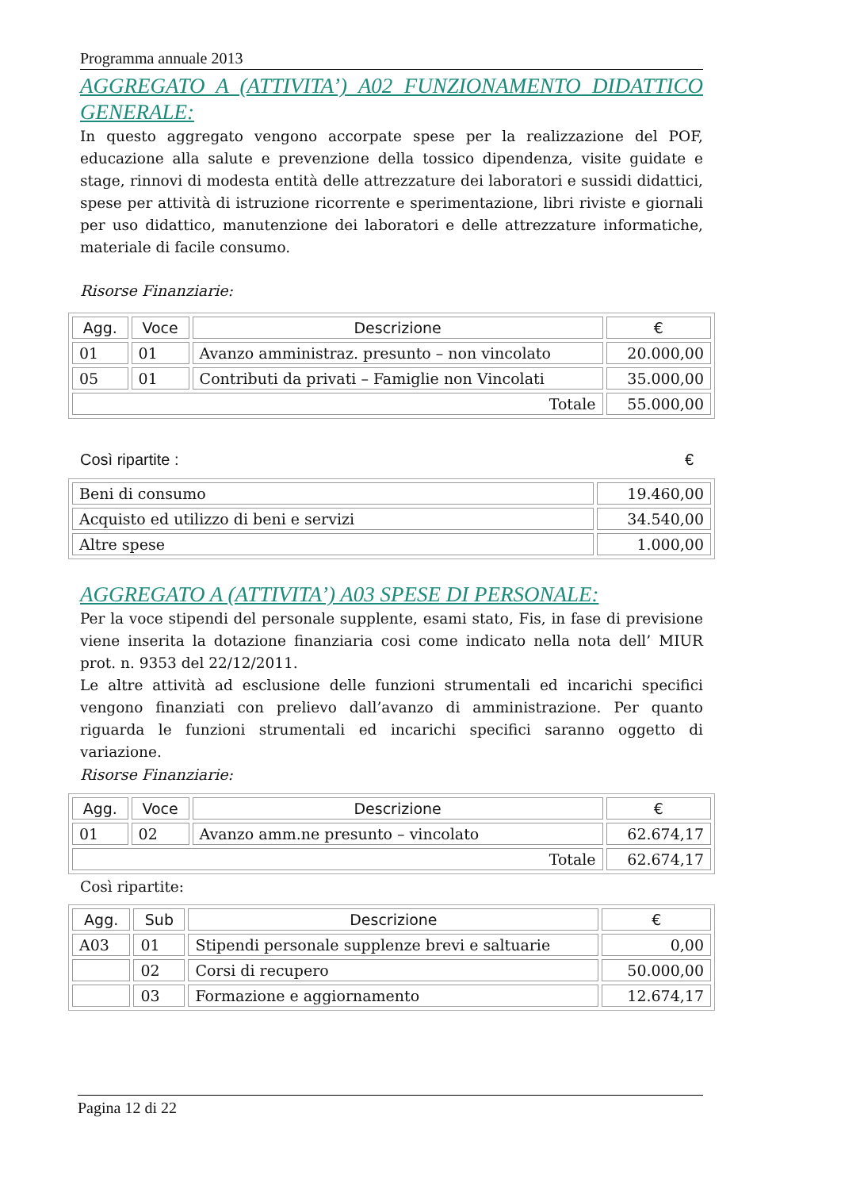Programma annuale 2013
AGGREGATO A (ATTIVITA’) A02 FUNZIONAMENTO DIDATTICO GENERALE:
In questo aggregato vengono accorpate spese per la realizzazione del POF, educazione alla salute e prevenzione della tossico dipendenza, visite guidate e stage, rinnovi di modesta entità delle attrezzature dei laboratori e sussidi didattici, spese per attività di istruzione ricorrente e sperimentazione, libri riviste e giornali per uso didattico, manutenzione dei laboratori e delle attrezzature informatiche, materiale di facile consumo.
Risorse Finanziarie:
| Agg. | Voce | Descrizione | € |
| --- | --- | --- | --- |
| 01 | 01 | Avanzo amministraz. presunto – non vincolato | 20.000,00 |
| 05 | 01 | Contributi da privati – Famiglie non Vincolati | 35.000,00 |
| Totale | | | 55.000,00 |
Così ripartite : €
| Beni di consumo | 19.460,00 |
| Acquisto ed utilizzo di beni e servizi | 34.540,00 |
| Altre spese | 1.000,00 |
AGGREGATO A (ATTIVITA’) A03 SPESE DI PERSONALE:
Per la voce stipendi del personale supplente, esami stato, Fis, in fase di previsione viene inserita la dotazione finanziaria cosi come indicato nella nota dell’ MIUR prot. n. 9353 del 22/12/2011.
Le altre attività ad esclusione delle funzioni strumentali ed incarichi specifici vengono finanziati con prelievo dall’avanzo di amministrazione. Per quanto riguarda le funzioni strumentali ed incarichi specifici saranno oggetto di variazione.
Risorse Finanziarie:
| Agg. | Voce | Descrizione | € |
| --- | --- | --- | --- |
| 01 | 02 | Avanzo amm.ne presunto – vincolato | 62.674,17 |
| Totale | | | 62.674,17 |
Così ripartite:
| Agg. | Sub | Descrizione | € |
| --- | --- | --- | --- |
| A03 | 01 | Stipendi personale supplenze brevi e saltuarie | 0,00 |
| | 02 | Corsi di recupero | 50.000,00 |
| | 03 | Formazione e aggiornamento | 12.674,17 |
Pagina 12 di 22